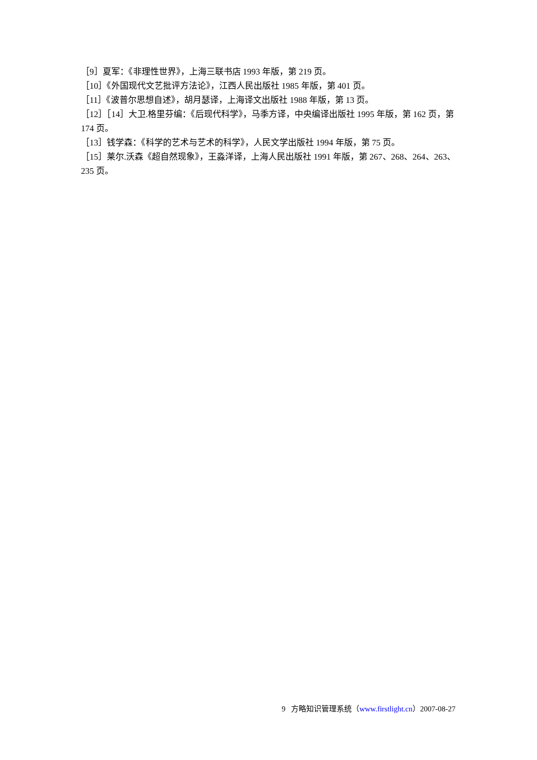［9］夏军：《非理性世界》，上海三联书店 1993 年版，第 219 页。
［10］《外国现代文艺批评方法论》，江西人民出版社 1985 年版，第 401 页。
［11］《波普尔思想自述》，胡月瑟译，上海译文出版社 1988 年版，第 13 页。
［12］［14］大卫.格里芬编：《后现代科学》，马季方译，中央编译出版社 1995 年版，第 162 页，第 174 页。
［13］钱学森：《科学的艺术与艺术的科学》，人民文学出版社 1994 年版，第 75 页。
［15］莱尔.沃森《超自然现象》，王淼洋译，上海人民出版社 1991 年版，第 267、268、264、263、235 页。
9 方略知识管理系统（www.firstlight.cn）2007-08-27